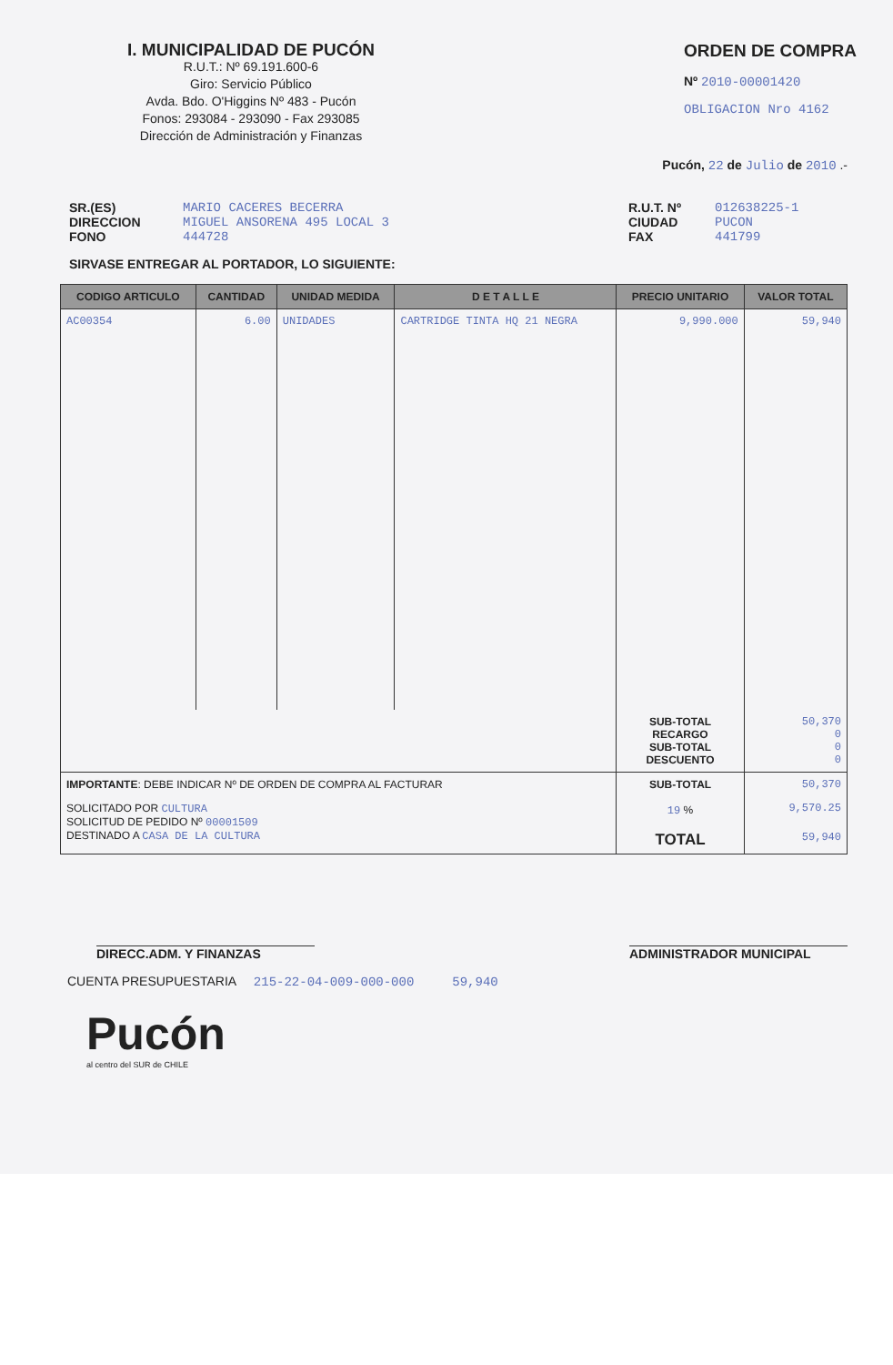I. MUNICIPALIDAD DE PUCÓN
R.U.T.: Nº 69.191.600-6
Giro: Servicio Público
Avda. Bdo. O'Higgins Nº 483 - Pucón
Fonos: 293084 - 293090 - Fax 293085
Dirección de Administración y Finanzas
ORDEN DE COMPRA
Nº 2010-00001420
OBLIGACION Nro 4162
Pucón, 22 de Julio de 2010 .-
SR.(ES)
DIRECCION
FONO
MARIO CACERES BECERRA
MIGUEL ANSORENA 495 LOCAL 3
444728
R.U.T. Nº
CIUDAD
FAX
012638225-1
PUCON
441799
SIRVASE ENTREGAR AL PORTADOR, LO SIGUIENTE:
| CODIGO ARTICULO | CANTIDAD | UNIDAD MEDIDA | D E T A L L E | PRECIO UNITARIO | VALOR TOTAL |
| --- | --- | --- | --- | --- | --- |
| AC00354 | 6.00 | UNIDADES | CARTRIDGE TINTA HQ 21 NEGRA | 9,990.000 | 59,940 |
| | | | | SUB-TOTAL RECARGO SUB-TOTAL DESCUENTO | 50,370 0 0 0 |
| IMPORTANTE : DEBE INDICAR Nº DE ORDEN DE COMPRA AL FACTURAR | | | | SUB-TOTAL | 50,370 |
| SOLICITADO POR CULTURA SOLICITUD DE PEDIDO Nº 00001509 DESTINADO A CASA DE LA CULTURA | | | | 19 % | 9,570.25 |
| | | | | TOTAL | 59,940 |
DIRECC.ADM. Y FINANZAS ADMINISTRADOR MUNICIPAL
CUENTA PRESUPUESTARIA 215-22-04-009-000-000 59,940
Pucón
al centro del SUR de CHILE